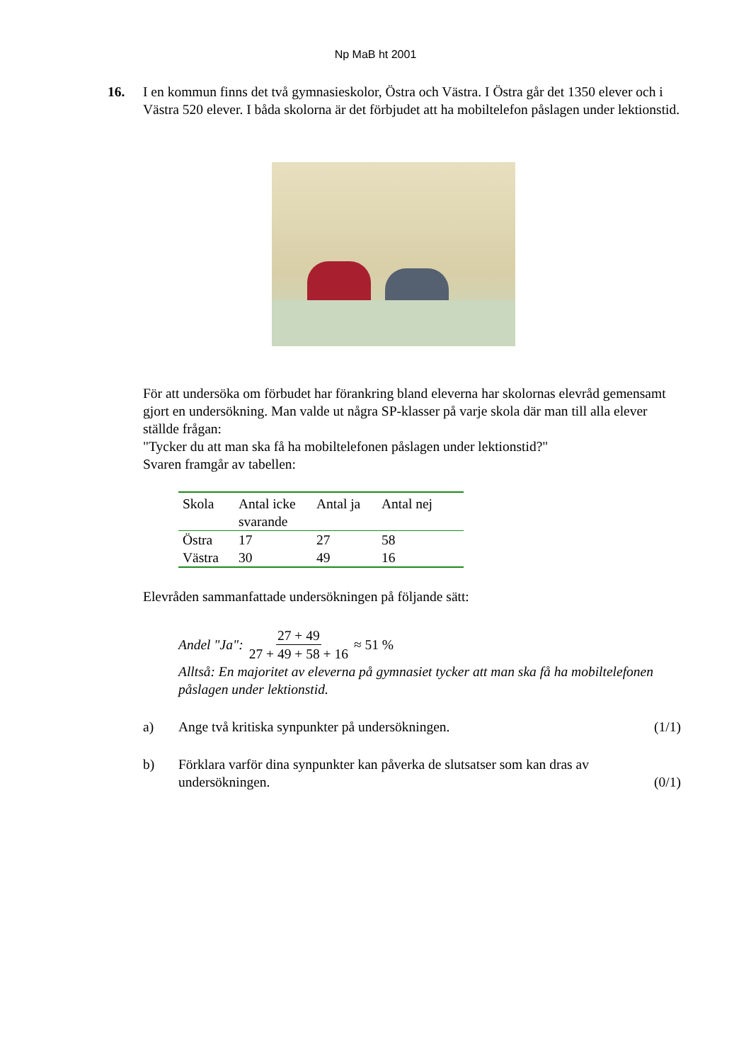Np MaB ht 2001
16. I en kommun finns det två gymnasieskolor, Östra och Västra. I Östra går det 1350 elever och i Västra 520 elever. I båda skolorna är det förbjudet att ha mobiltelefon påslagen under lektionstid.
För att undersöka om förbudet har förankring bland eleverna har skolornas elevråd gemensamt gjort en undersökning. Man valde ut några SP-klasser på varje skola där man till alla elever ställde frågan:
"Tycker du att man ska få ha mobiltelefonen påslagen under lektionstid?"
Svaren framgår av tabellen:
| Skola | Antal icke svarande | Antal ja | Antal nej |
| --- | --- | --- | --- |
| Östra | 17 | 27 | 58 |
| Västra | 30 | 49 | 16 |
Elevråden sammanfattade undersökningen på följande sätt:
Andel "Ja": 27 + 49 27 + 49 + 58 + 16 ≈ 51 %
Alltså: En majoritet av eleverna på gymnasiet tycker att man ska få ha mobiltelefonen påslagen under lektionstid.
a) Ange två kritiska synpunkter på undersökningen.
(1/1)
b) Förklara varför dina synpunkter kan påverka de slutsatser som kan dras av undersökningen.
(0/1)